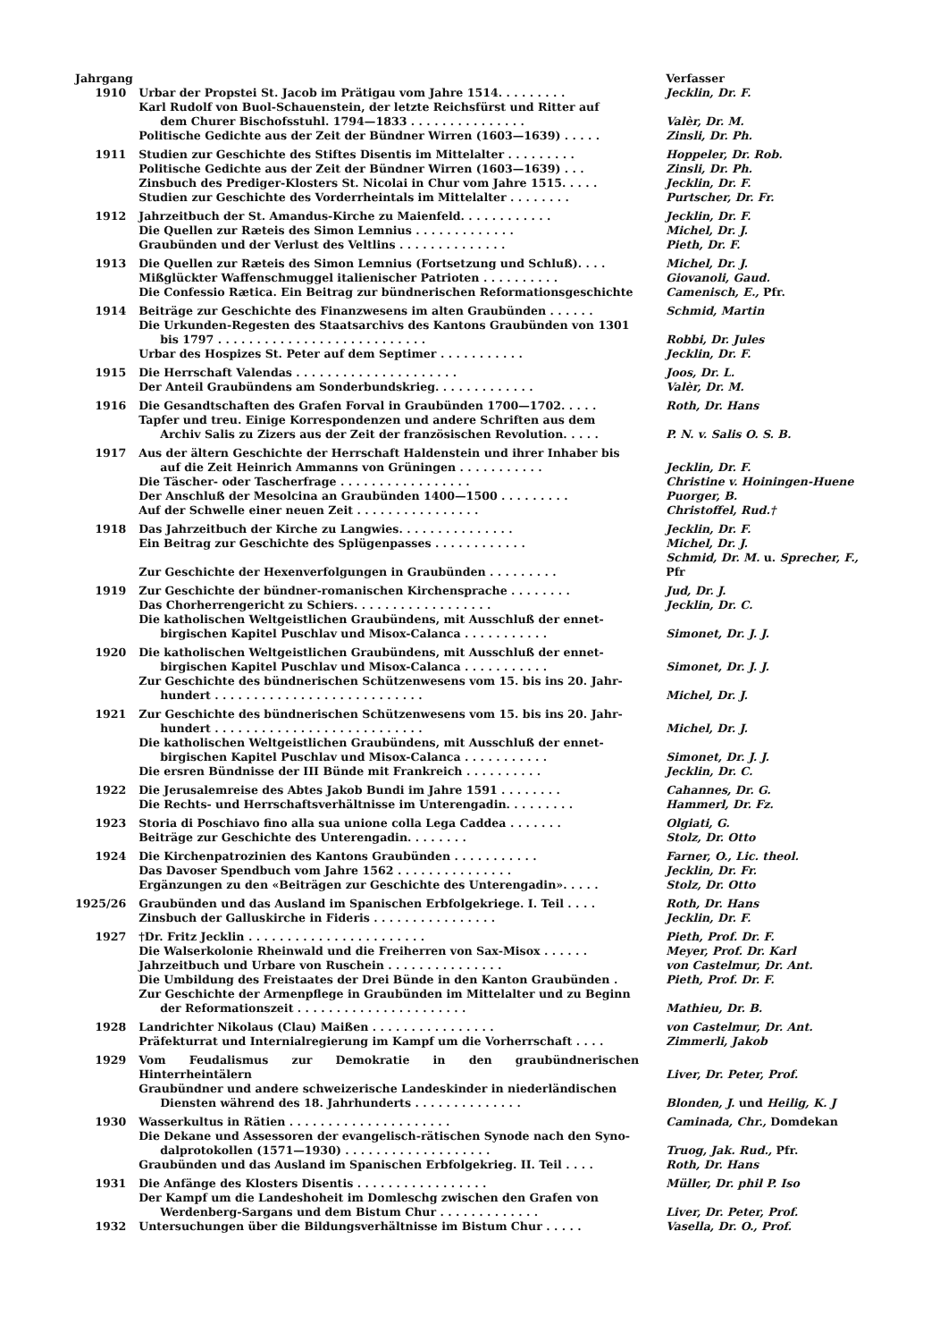| Jahrgang | | Verfasser |
| --- | --- | --- |
| 1910 | Urbar der Propstei St. Jacob im Prätigau vom Jahre 1514. . . . . . . . . | Jecklin, Dr. F. |
| | Karl Rudolf von Buol-Schauenstein, der letzte Reichsfürst und Ritter auf dem Churer Bischofsstuhl. 1794—1833 . . . . . . . . . . . . . . . | Valèr, Dr. M. |
| | Politische Gedichte aus der Zeit der Bündner Wirren (1603—1639) . . . . . | Zinsli, Dr. Ph. |
| 1911 | Studien zur Geschichte des Stiftes Disentis im Mittelalter . . . . . . . . . | Hoppeler, Dr. Rob. |
| | Politische Gedichte aus der Zeit der Bündner Wirren (1603—1639) . . . | Zinsli, Dr. Ph. |
| | Zinsbuch des Prediger-Klosters St. Nicolai in Chur vom Jahre 1515. . . . . | Jecklin, Dr. F. |
| | Studien zur Geschichte des Vorderrheintals im Mittelalter . . . . . . . . | Purtscher, Dr. Fr. |
| 1912 | Jahrzeitbuch der St. Amandus-Kirche zu Maienfeld. . . . . . . . . . . . | Jecklin, Dr. F. |
| | Die Quellen zur Rætеis des Simon Lemnius . . . . . . . . . . . . . | Michel, Dr. J. |
| | Graubünden und der Verlust des Veltlins . . . . . . . . . . . . . . | Pieth, Dr. F. |
| 1913 | Die Quellen zur Ræteis des Simon Lemnius (Fortsetzung und Schluß). . . . | Michel, Dr. J. |
| | Mißglückter Waffenschmuggel italienischer Patrioten . . . . . . . . . . | Giovanoli, Gaud. |
| | Die Confessio Rætica. Ein Beitrag zur bündnerischen Reformationsgeschichte | Camenisch, E., Pfr. |
| 1914 | Beiträge zur Geschichte des Finanzwesens im alten Graubünden . . . . . . | Schmid, Martin |
| | Die Urkunden-Regesten des Staatsarchivs des Kantons Graubünden von 1301 bis 1797 . . . . . . . . . . . . . . . . . . . . . . . . . . . | Robbi, Dr. Jules |
| | Urbar des Hospizes St. Peter auf dem Septimer . . . . . . . . . . . | Jecklin, Dr. F. |
| 1915 | Die Herrschaft Valendas . . . . . . . . . . . . . . . . . . . . . | Joos, Dr. L. |
| | Der Anteil Graubündens am Sonderbundskrieg. . . . . . . . . . . . . | Valèr, Dr. M. |
| 1916 | Die Gesandtschaften des Grafen Forval in Graubünden 1700—1702. . . . . | Roth, Dr. Hans |
| | Tapfer und treu. Einige Korrespondenzen und andere Schriften aus dem Archiv Salis zu Zizers aus der Zeit der französischen Revolution. . . . . | P. N. v. Salis O. S. B. |
| 1917 | Aus der ältern Geschichte der Herrschaft Haldenstein und ihrer Inhaber bis auf die Zeit Heinrich Ammanns von Grüningen . . . . . . . . . . . | Jecklin, Dr. F. |
| | Die Täscher- oder Tascherfrage . . . . . . . . . . . . . . . . . | Christine v. Hoiningen-Huene |
| | Der Anschluß der Mesolcina an Graubünden 1400—1500 . . . . . . . . . | Puorger, B. |
| | Auf der Schwelle einer neuen Zeit . . . . . . . . . . . . . . . . | Christoffel, Rud.† |
| 1918 | Das Jahrzeitbuch der Kirche zu Langwies. . . . . . . . . . . . . . . | Jecklin, Dr. F. |
| | Ein Beitrag zur Geschichte des Splügenpasses . . . . . . . . . . . . | Michel, Dr. J. |
| | Zur Geschichte der Hexenverfolgungen in Graubünden . . . . . . . . . | Schmid, Dr. M. u. Sprecher, F., Pfr |
| 1919 | Zur Geschichte der bündner-romanischen Kirchensprache . . . . . . . . | Jud, Dr. J. |
| | Das Chorherrengericht zu Schiers. . . . . . . . . . . . . . . . . . | Jecklin, Dr. C. |
| | Die katholischen Weltgeistlichen Graubündens, mit Ausschluß der ennet- birgischen Kapitel Puschlav und Misox-Calanca . . . . . . . . . . . | Simonet, Dr. J. J. |
| 1920 | Die katholischen Weltgeistlichen Graubündens, mit Ausschluß der ennet- birgischen Kapitel Puschlav und Misox-Calanca . . . . . . . . . . . | Simonet, Dr. J. J. |
| | Zur Geschichte des bündnerischen Schützenwesens vom 15. bis ins 20. Jahr- hundert . . . . . . . . . . . . . . . . . . . . . . . . . . . | Michel, Dr. J. |
| 1921 | Zur Geschichte des bündnerischen Schützenwesens vom 15. bis ins 20. Jahr- hundert . . . . . . . . . . . . . . . . . . . . . . . . . . . | Michel, Dr. J. |
| | Die katholischen Weltgeistlichen Graubündens, mit Ausschluß der ennet- birgischen Kapitel Puschlav und Misox-Calanca . . . . . . . . . . . | Simonet, Dr. J. J. |
| | Die ersren Bündnisse der III Bünde mit Frankreich . . . . . . . . . . | Jecklin, Dr. C. |
| 1922 | Die Jerusalemreise des Abtes Jakob Bundi im Jahre 1591 . . . . . . . . | Cahannes, Dr. G. |
| | Die Rechts- und Herrschaftsverhältnisse im Unterengadin. . . . . . . . . | Hammerl, Dr. Fz. |
| 1923 | Storia di Poschiavo fino alla sua unione colla Lega Caddea . . . . . . . | Olgiati, G. |
| | Beiträge zur Geschichte des Unterengadin. . . . . . . . | Stolz, Dr. Otto |
| 1924 | Die Kirchenpatrozinien des Kantons Graubünden . . . . . . . . . . . | Farner, O., Lic. theol. |
| | Das Davoser Spendbuch vom Jahre 1562 . . . . . . . . . . . . . . . | Jecklin, Dr. Fr. |
| | Ergänzungen zu den «Beiträgen zur Geschichte des Unterengadin». . . . . | Stolz, Dr. Otto |
| 1925/26 | Graubünden und das Ausland im Spanischen Erbfolgekriege. I. Teil . . . . | Roth, Dr. Hans |
| | Zinsbuch der Galluskirche in Fideris . . . . . . . . . . . . . . . . | Jecklin, Dr. F. |
| 1927 | †Dr. Fritz Jecklin . . . . . . . . . . . . . . . . . . . . . . . | Pieth, Prof. Dr. F. |
| | Die Walserkolonie Rheinwald und die Freiherren von Sax-Misox . . . . . . | Meyer, Prof. Dr. Karl |
| | Jahrzeitbuch und Urbare von Ruschein . . . . . . . . . . . . . . . | von Castelmur, Dr. Ant. |
| | Die Umbildung des Freistaates der Drei Bünde in den Kanton Graubünden . | Pieth, Prof. Dr. F. |
| | Zur Geschichte der Armenpflege in Graubünden im Mittelalter und zu Beginn der Reformationszeit . . . . . . . . . . . . . . . . . . . . . . | Mathieu, Dr. B. |
| 1928 | Landrichter Nikolaus (Clau) Maißen . . . . . . . . . . . . . . . . | von Castelmur, Dr. Ant. |
| | Präfekturrat und Internialregierung im Kampf um die Vorherrschaft . . . . | Zimmerli, Jakob |
| 1929 | Vom Feudalismus zur Demokratie in den graubündnerischen Hinterrheintälern | Liver, Dr. Peter, Prof. |
| | Graubündner und andere schweizerische Landeskinder in niederländischen Diensten während des 18. Jahrhunderts . . . . . . . . . . . . . . | Blonden, J. und Heilig, K. J |
| 1930 | Wasserkultus in Rätien . . . . . . . . . . . . . . . . . . . . . | Caminada, Chr., Domdekan |
| | Die Dekane und Assessoren der evangelisch-rätischen Synode nach den Syno- dalprotokollen (1571—1930) . . . . . . . . . . . . . . . . . . . | Truog, Jak. Rud., Pfr. |
| | Graubünden und das Ausland im Spanischen Erbfolgekrieg. II. Teil . . . . | Roth, Dr. Hans |
| 1931 | Die Anfänge des Klosters Disentis . . . . . . . . . . . . . . . . . | Müller, Dr. phil P. Iso |
| | Der Kampf um die Landeshoheit im Domleschg zwischen den Grafen von Werdenberg-Sargans und dem Bistum Chur . . . . . . . . . . . . . | Liver, Dr. Peter, Prof. |
| 1932 | Untersuchungen über die Bildungsverhältnisse im Bistum Chur . . . . . | Vasella, Dr. O., Prof. |